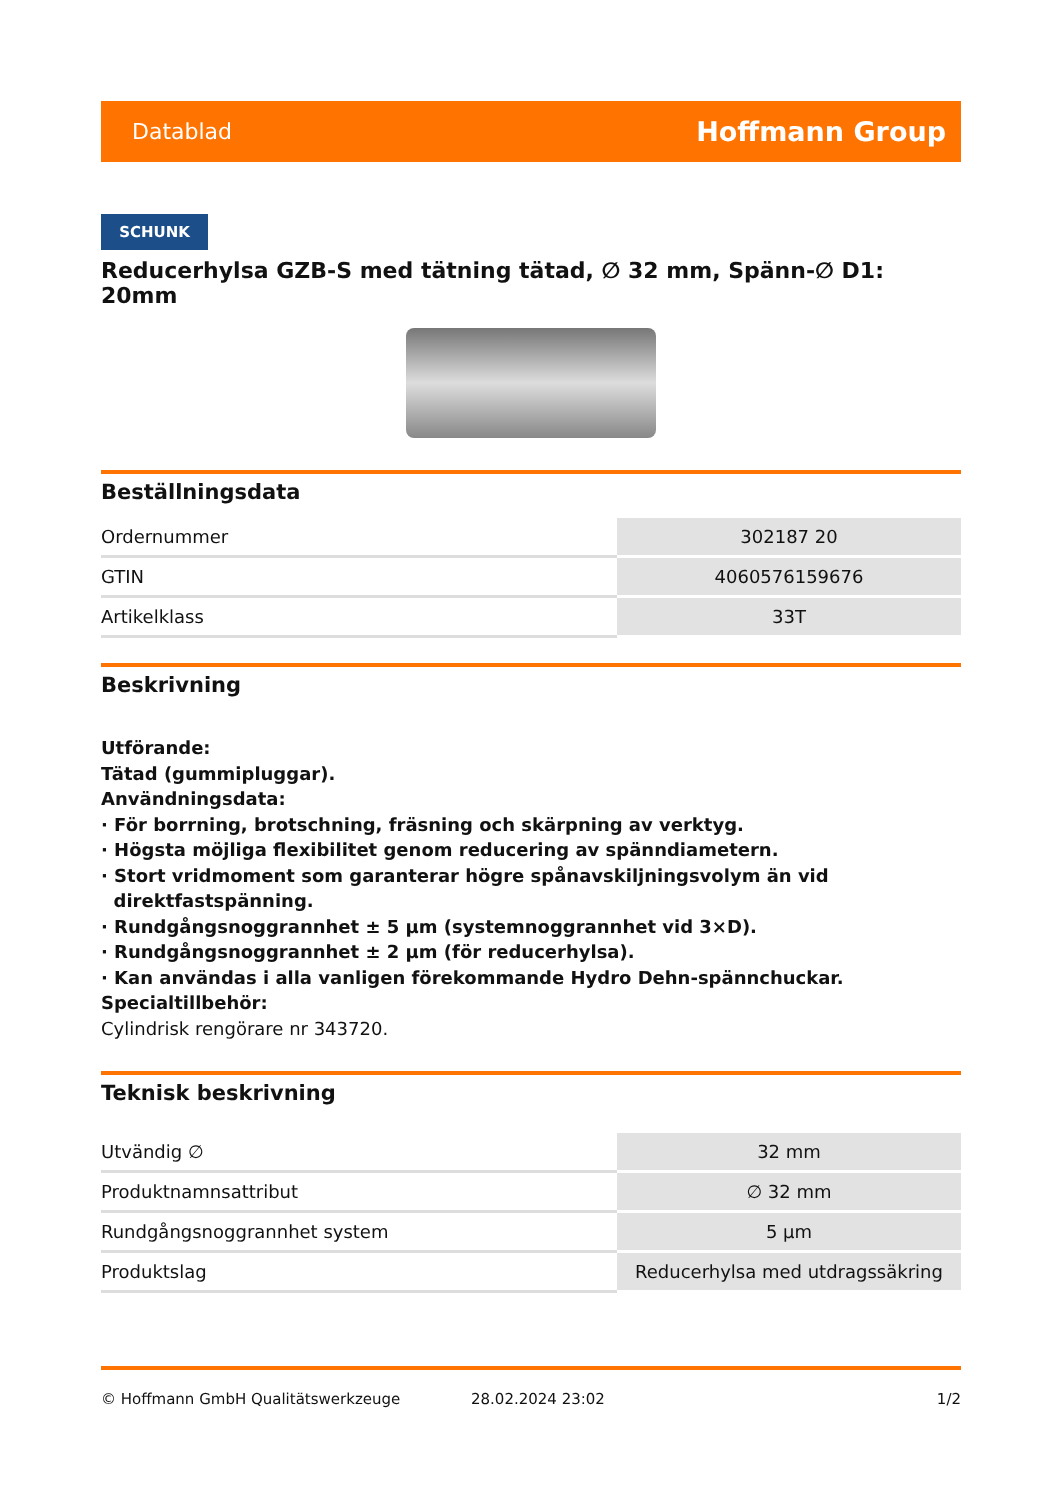Datablad Hoffmann Group
SCHUNK
Reducerhylsa GZB-S med tätning tätad, ∅ 32 mm, Spänn-∅ D1: 20mm
Beställningsdata
| Ordernummer | 302187 20 |
| GTIN | 4060576159676 |
| Artikelklass | 33T |
Beskrivning
Utförande:
Tätad (gummipluggar).
Användningsdata:
· För borrning, brotschning, fräsning och skärpning av verktyg.
· Högsta möjliga flexibilitet genom reducering av spänndiametern.
· Stort vridmoment som garanterar högre spånavskiljningsvolym än vid
direktfastspänning.
· Rundgångsnoggrannhet ± 5 µm (systemnoggrannhet vid 3×D).
· Rundgångsnoggrannhet ± 2 µm (för reducerhylsa).
· Kan användas i alla vanligen förekommande Hydro Dehn-spännchuckar.
Specialtillbehör:
Cylindrisk rengörare nr 343720.
Teknisk beskrivning
| Utvändig ∅ | 32 mm |
| Produktnamnsattribut | ∅ 32 mm |
| Rundgångsnoggrannhet system | 5 µm |
| Produktslag | Reducerhylsa med utdragssäkring |
© Hoffmann GmbH Qualitätswerkzeuge 28.02.2024 23:02 1/2